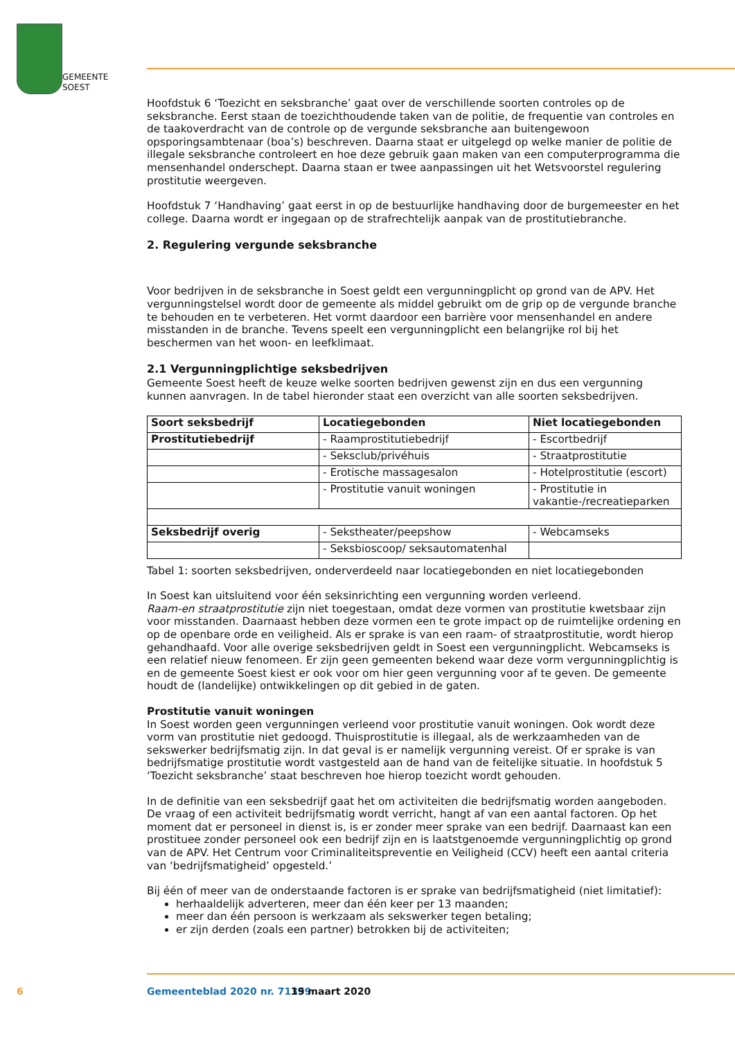GEMEENTE
SOEST
Hoofdstuk 6 ‘Toezicht en seksbranche’ gaat over de verschillende soorten controles op de seksbranche. Eerst staan de toezichthoudende taken van de politie, de frequentie van controles en de taakoverdracht van de controle op de vergunde seksbranche aan buitengewoon opsporingsambtenaar (boa’s) beschreven. Daarna staat er uitgelegd op welke manier de politie de illegale seksbranche controleert en hoe deze gebruik gaan maken van een computerprogramma die mensenhandel onderschept. Daarna staan er twee aanpassingen uit het Wetsvoorstel regulering prostitutie weergeven.
Hoofdstuk 7 ‘Handhaving’ gaat eerst in op de bestuurlijke handhaving door de burgemeester en het college. Daarna wordt er ingegaan op de strafrechtelijk aanpak van de prostitutiebranche.
2. Regulering vergunde seksbranche
Voor bedrijven in de seksbranche in Soest geldt een vergunningplicht op grond van de APV. Het vergunningstelsel wordt door de gemeente als middel gebruikt om de grip op de vergunde branche te behouden en te verbeteren. Het vormt daardoor een barrière voor mensenhandel en andere misstanden in de branche. Tevens speelt een vergunningplicht een belangrijke rol bij het beschermen van het woon- en leefklimaat.
2.1 Vergunningplichtige seksbedrijven
Gemeente Soest heeft de keuze welke soorten bedrijven gewenst zijn en dus een vergunning kunnen aanvragen. In de tabel hieronder staat een overzicht van alle soorten seksbedrijven.
| Soort seksbedrijf | Locatiegebonden | Niet locatiegebonden |
| --- | --- | --- |
| Prostitutiebedrijf | - Raamprostitutiebedrijf | - Escortbedrijf |
| | - Seksclub/privéhuis | - Straatprostitutie |
| | - Erotische massagesalon | - Hotelprostitutie (escort) |
| | - Prostitutie vanuit woningen | - Prostitutie in vakantie-/recreatieparken |
| Seksbedrijf overig | - Sekstheater/peepshow | - Webcamseks |
| | - Seksbioscoop/ seksautomatenhal | |
Tabel 1: soorten seksbedrijven, onderverdeeld naar locatiegebonden en niet locatiegebonden
In Soest kan uitsluitend voor één seksinrichting een vergunning worden verleend.
Raam-en straatprostitutie zijn niet toegestaan, omdat deze vormen van prostitutie kwetsbaar zijn voor misstanden. Daarnaast hebben deze vormen een te grote impact op de ruimtelijke ordening en op de openbare orde en veiligheid. Als er sprake is van een raam- of straatprostitutie, wordt hierop gehandhaafd. Voor alle overige seksbedrijven geldt in Soest een vergunningplicht. Webcamseks is een relatief nieuw fenomeen. Er zijn geen gemeenten bekend waar deze vorm vergunningplichtig is en de gemeente Soest kiest er ook voor om hier geen vergunning voor af te geven. De gemeente houdt de (landelijke) ontwikkelingen op dit gebied in de gaten.
Prostitutie vanuit woningen
In Soest worden geen vergunningen verleend voor prostitutie vanuit woningen. Ook wordt deze vorm van prostitutie niet gedoogd. Thuisprostitutie is illegaal, als de werkzaamheden van de sekswerker bedrijfsmatig zijn. In dat geval is er namelijk vergunning vereist. Of er sprake is van bedrijfsmatige prostitutie wordt vastgesteld aan de hand van de feitelijke situatie. In hoofdstuk 5 ‘Toezicht seksbranche’ staat beschreven hoe hierop toezicht wordt gehouden.
In de definitie van een seksbedrijf gaat het om activiteiten die bedrijfsmatig worden aangeboden. De vraag of een activiteit bedrijfsmatig wordt verricht, hangt af van een aantal factoren. Op het moment dat er personeel in dienst is, is er zonder meer sprake van een bedrijf. Daarnaast kan een prostituee zonder personeel ook een bedrijf zijn en is laatstgenoemde vergunningplichtig op grond van de APV. Het Centrum voor Criminaliteitspreventie en Veiligheid (CCV) heeft een aantal criteria van ‘bedrijfsmatigheid’ opgesteld.’
Bij één of meer van de onderstaande factoren is er sprake van bedrijfsmatigheid (niet limitatief):
herhaaldelijk adverteren, meer dan één keer per 13 maanden;
meer dan één persoon is werkzaam als sekswerker tegen betaling;
er zijn derden (zoals een partner) betrokken bij de activiteiten;
6 Gemeenteblad 2020 nr. 71359 19 maart 2020